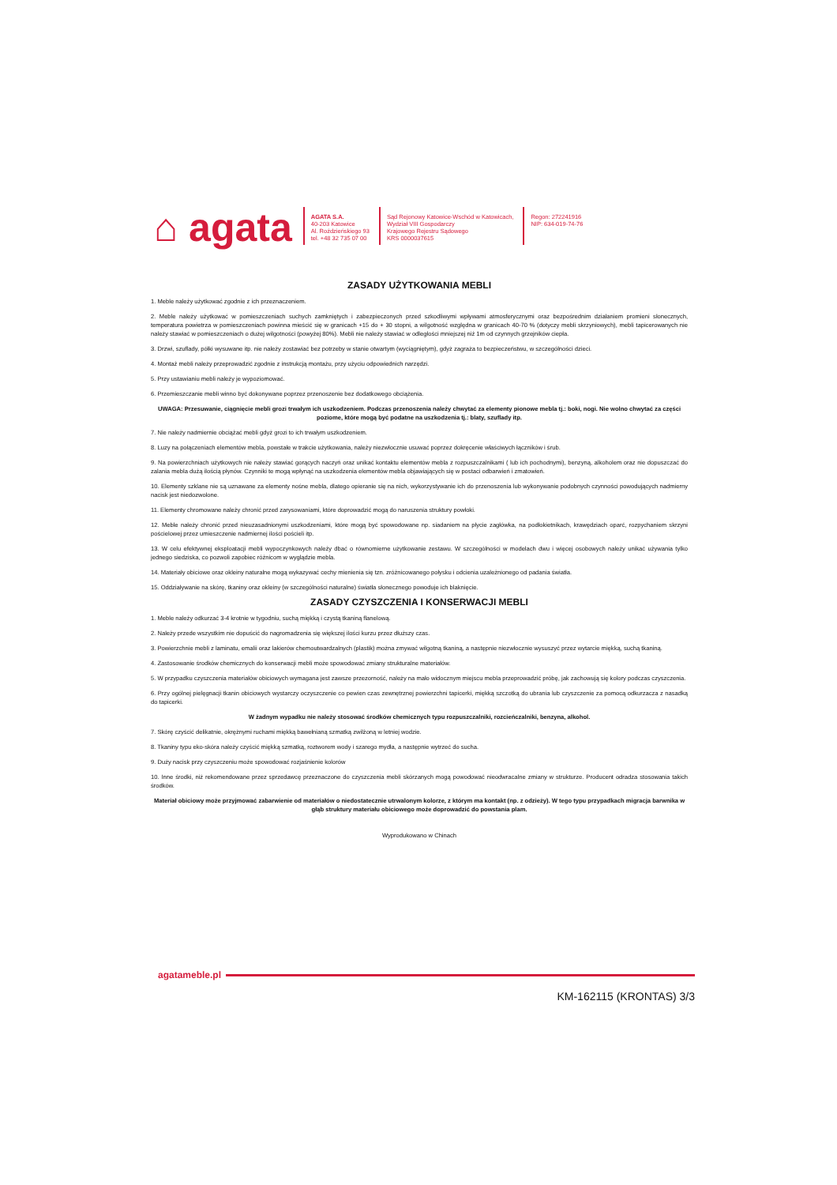⌂ agata
AGATA S.A.
40-203 Katowice
Al. Roździeńskiego 93
tel. +48 32 735 07 00
Sąd Rejonowy Katowice-Wschód w Katowicach,
Wydział VIII Gospodarczy
Krajowego Rejestru Sądowego
KRS 0000037615
Regon: 272241916
NIP: 634-019-74-76
ZASADY UŻYTKOWANIA MEBLI
1. Meble należy użytkować zgodnie z ich przeznaczeniem.
2. Meble należy użytkować w pomieszczeniach suchych zamkniętych i zabezpieczonych przed szkodliwymi wpływami atmosferycznymi oraz bezpośrednim działaniem promieni słonecznych, temperatura powietrza w pomieszczeniach powinna mieścić się w granicach +15 do + 30 stopni, a wilgotność względna w granicach 40-70 % (dotyczy mebli skrzyniowych), mebli tapicerowanych nie należy stawiać w pomieszczeniach o dużej wilgotności (powyżej 80%). Mebli nie należy stawiać w odległości mniejszej niż 1m od czynnych grzejników ciepła.
3. Drzwi, szuflady, półki wysuwane itp. nie należy zostawiać bez potrzeby w stanie otwartym (wyciągniętym), gdyż zagraża to bezpieczeństwu, w szczególności dzieci.
4. Montaż mebli należy przeprowadzić zgodnie z instrukcją montażu, przy użyciu odpowiednich narzędzi.
5. Przy ustawianiu mebli należy je wypoziomować.
6. Przemieszczanie mebli winno być dokonywane poprzez przenoszenie bez dodatkowego obciążenia.
UWAGA: Przesuwanie, ciągnięcie mebli grozi trwałym ich uszkodzeniem. Podczas przenoszenia należy chwytać za elementy pionowe mebla tj.: boki, nogi. Nie wolno chwytać za części poziome, które mogą być podatne na uszkodzenia tj.: blaty, szuflady itp.
7. Nie należy nadmiernie obciążać mebli gdyż grozi to ich trwałym uszkodzeniem.
8. Luzy na połączeniach elementów mebla, powstałe w trakcie użytkowania, należy niezwłocznie usuwać poprzez dokręcenie właściwych łączników i śrub.
9. Na powierzchniach użytkowych nie należy stawiać gorących naczyń oraz unikać kontaktu elementów mebla z rozpuszczalnikami ( lub ich pochodnymi), benzyną, alkoholem oraz nie dopuszczać do zalania mebla dużą ilością płynów. Czynniki te mogą wpłynąć na uszkodzenia elementów mebla objawiających się w postaci odbarwień i zmatowień.
10. Elementy szklane nie są uznawane za elementy nośne mebla, dlatego opieranie się na nich, wykorzystywanie ich do przenoszenia lub wykonywanie podobnych czynności powodujących nadmierny nacisk jest niedozwolone.
11. Elementy chromowane należy chronić przed zarysowaniami, które doprowadzić mogą do naruszenia struktury powłoki.
12. Meble należy chronić przed nieuzasadnionymi uszkodzeniami, które mogą być spowodowane np. siadaniem na płycie zagłówka, na podłokietnikach, krawędziach oparć, rozpychaniem skrzyni pościelowej przez umieszczenie nadmiernej ilości pościeli itp.
13. W celu efektywnej eksploatacji mebli wypoczynkowych należy dbać o równomierne użytkowanie zestawu. W szczególności w modelach dwu i więcej osobowych należy unikać używania tylko jednego siedziska, co pozwoli zapobiec różnicom w wyglądzie mebla.
14. Materiały obiciowe oraz okleiny naturalne mogą wykazywać cechy mienienia się tzn. zróżnicowanego połysku i odcienia uzależnionego od padania światła.
15. Oddziaływanie na skórę, tkaniny oraz okleiny (w szczególności naturalne) światła słonecznego powoduje ich blaknięcie.
ZASADY CZYSZCZENIA I KONSERWACJI MEBLI
1. Meble należy odkurzać 3-4 krotnie w tygodniu, suchą miękką i czystą tkaniną flanelową.
2. Należy przede wszystkim nie dopuścić do nagromadzenia się większej ilości kurzu przez dłuższy czas.
3. Powierzchnie mebli z laminatu, emalii oraz lakierów chemoutwardzalnych (plastik) można zmywać wilgotną tkaniną, a następnie niezwłocznie wysuszyć przez wytarcie miękką, suchą tkaniną.
4. Zastosowanie środków chemicznych do konserwacji mebli może spowodować zmiany strukturalne materiałów.
5. W przypadku czyszczenia materiałów obiciowych wymagana jest zawsze przezorność, należy na mało widocznym miejscu mebla przeprowadzić próbę, jak zachowują się kolory podczas czyszczenia.
6. Przy ogólnej pielęgnacji tkanin obiciowych wystarczy oczyszczenie co pewien czas zewnętrznej powierzchni tapicerki, miękką szczotką do ubrania lub czyszczenie za pomocą odkurzacza z nasadką do tapicerki.
W żadnym wypadku nie należy stosować środków chemicznych typu rozpuszczalniki, rozcieńczalniki, benzyna, alkohol.
7. Skórę czyścić delikatnie, okrężnymi ruchami miękką bawełnianą szmatką zwilżoną w letniej wodzie.
8. Tkaniny typu eko-skóra należy czyścić miękką szmatką, roztworem wody i szarego mydła, a następnie wytrzeć do sucha.
9. Duży nacisk przy czyszczeniu może spowodować rozjaśnienie kolorów
10. Inne środki, niż rekomendowane przez sprzedawcę przeznaczone do czyszczenia mebli skórzanych mogą powodować nieodwracalne zmiany w strukturze. Producent odradza stosowania takich środków.
Materiał obiciowy może przyjmować zabarwienie od materiałów o niedostatecznie utrwalonym kolorze, z którym ma kontakt (np. z odzieży). W tego typu przypadkach migracja barwnika w głąb struktury materiału obiciowego może doprowadzić do powstania plam.
Wyprodukowano w Chinach
agatameble.pl
KM-162115 (KRONTAS) 3/3